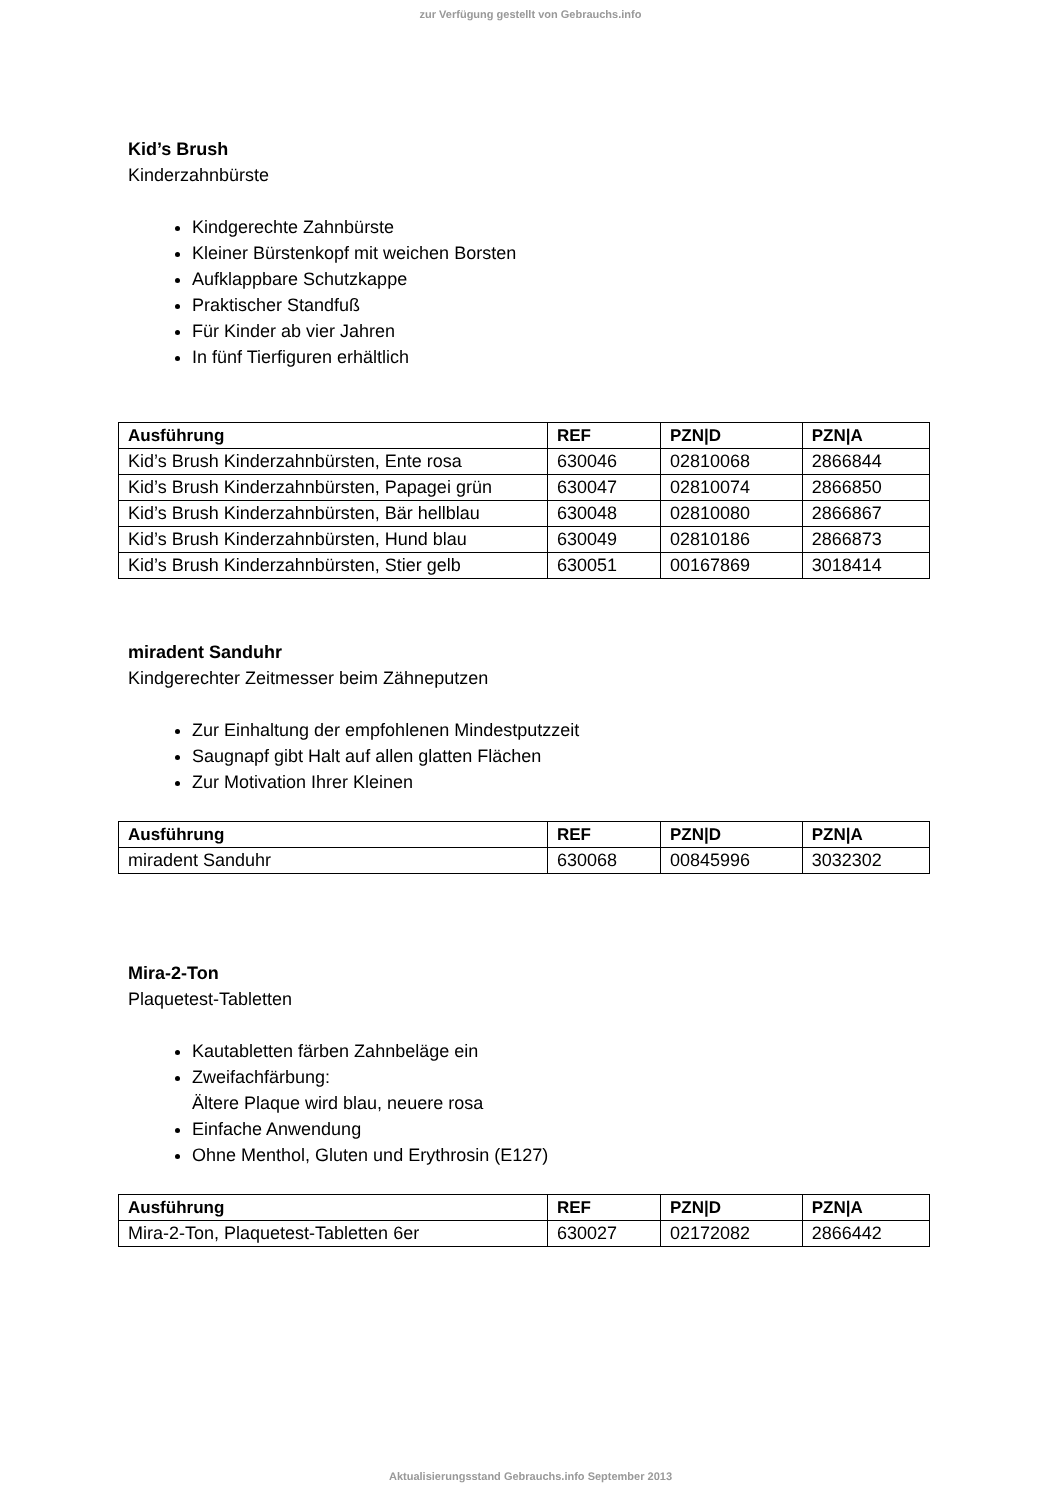zur Verfügung gestellt von Gebrauchs.info
Kid’s Brush
Kinderzahnbürste
Kindgerechte Zahnbürste
Kleiner Bürstenkopf mit weichen Borsten
Aufklappbare Schutzkappe
Praktischer Standfuß
Für Kinder ab vier Jahren
In fünf Tierfiguren erhältlich
| Ausführung | REF | PZN/D | PZN/A |
| --- | --- | --- | --- |
| Kid’s Brush Kinderzahnbürsten, Ente rosa | 630046 | 02810068 | 2866844 |
| Kid’s Brush Kinderzahnbürsten, Papagei grün | 630047 | 02810074 | 2866850 |
| Kid’s Brush Kinderzahnbürsten, Bär hellblau | 630048 | 02810080 | 2866867 |
| Kid’s Brush Kinderzahnbürsten, Hund blau | 630049 | 02810186 | 2866873 |
| Kid’s Brush Kinderzahnbürsten, Stier gelb | 630051 | 00167869 | 3018414 |
miradent Sanduhr
Kindgerechter Zeitmesser beim Zähneputzen
Zur Einhaltung der empfohlenen Mindestputzzeit
Saugnapf gibt Halt auf allen glatten Flächen
Zur Motivation Ihrer Kleinen
| Ausführung | REF | PZN/D | PZN/A |
| --- | --- | --- | --- |
| miradent Sanduhr | 630068 | 00845996 | 3032302 |
Mira-2-Ton
Plaquetest-Tabletten
Kautabletten färben Zahnbeläge ein
Zweifachfärbung:
Ältere Plaque wird blau, neuere rosa
Einfache Anwendung
Ohne Menthol, Gluten und Erythrosin (E127)
| Ausführung | REF | PZN/D | PZN/A |
| --- | --- | --- | --- |
| Mira-2-Ton, Plaquetest-Tabletten 6er | 630027 | 02172082 | 2866442 |
Aktualisierungsstand Gebrauchs.info September 2013